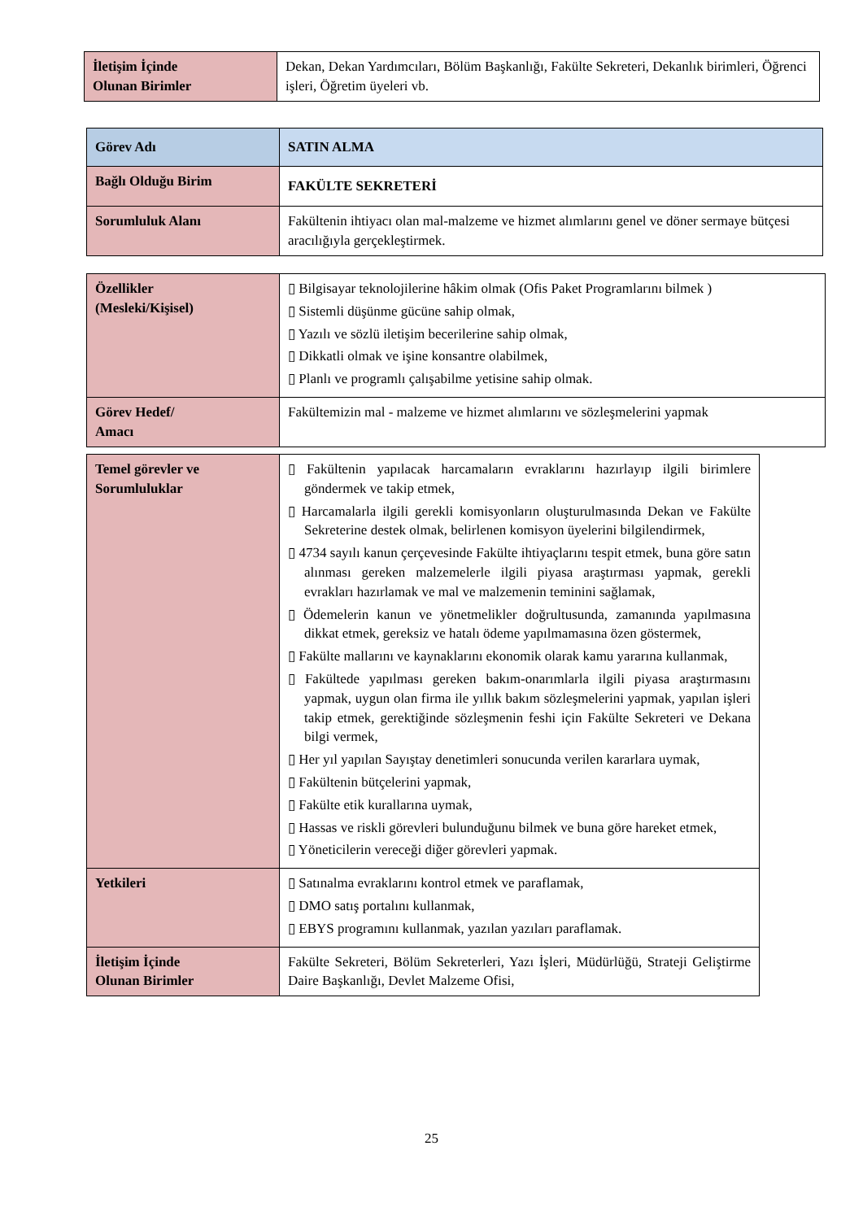| İletişim İçinde Olunan Birimler | Dekan, Dekan Yardımcıları, Bölüm Başkanlığı, Fakülte Sekreteri, Dekanlık birimleri, Öğrenci işleri, Öğretim üyeleri vb. |
| Görev Adı | SATIN ALMA |
| Bağlı Olduğu Birim | FAKÜLTE SEKRETERİ |
| Sorumluluk Alanı | Fakültenin ihtiyacı olan mal-malzeme ve hizmet alımlarını genel ve döner sermaye bütçesi aracılığıyla gerçekleştirmek. |
| Özellikler (Mesleki/Kişisel) | ▯ Bilgisayar teknolojilerine hâkim olmak (Ofis Paket Programlarını bilmek ) ▯ Sistemli düşünme gücüne sahip olmak, ▯ Yazılı ve sözlü iletişim becerilerine sahip olmak, ▯ Dikkatli olmak ve işine konsantre olabilmek, ▯ Planlı ve programlı çalışabilme yetisine sahip olmak. |
| Görev Hedef/ Amacı | Fakültemizin mal - malzeme ve hizmet alımlarını ve sözleşmelerini yapmak |
| Temel görevler ve Sorumluluklar | ▯ Fakültenin yapılacak harcamaların evraklarını hazırlayıp ilgili birimlere göndermek ve takip etmek, ▯ Harcamalarla ilgili gerekli komisyonların oluşturulmasında Dekan ve Fakülte Sekreterine destek olmak, belirlenen komisyon üyelerini bilgilendirmek, ▯ 4734 sayılı kanun çerçevesinde Fakülte ihtiyaçlarını tespit etmek, buna göre satın alınması gereken malzemelerle ilgili piyasa araştırması yapmak, gerekli evrakları hazırlamak ve mal ve malzemenin teminini sağlamak, ▯ Ödemelerin kanun ve yönetmelikler doğrultusunda, zamanında yapılmasına dikkat etmek, gereksiz ve hatalı ödeme yapılmamasına özen göstermek, ▯ Fakülte mallarını ve kaynaklarını ekonomik olarak kamu yararına kullanmak, ▯ Fakültede yapılması gereken bakım-onarımlarla ilgili piyasa araştırmasını yapmak, uygun olan firma ile yıllık bakım sözleşmelerini yapmak, yapılan işleri takip etmek, gerektiğinde sözleşmenin feshi için Fakülte Sekreteri ve Dekana bilgi vermek, ▯ Her yıl yapılan Sayıştay denetimleri sonucunda verilen kararlara uymak, ▯ Fakültenin bütçelerini yapmak, ▯ Fakülte etik kurallarına uymak, ▯ Hassas ve riskli görevleri bulunduğunu bilmek ve buna göre hareket etmek, ▯ Yöneticilerin vereceği diğer görevleri yapmak. |
| Yetkileri | ▯ Satınalma evraklarını kontrol etmek ve paraflamak, ▯ DMO satış portalını kullanmak, ▯ EBYS programını kullanmak, yazılan yazıları paraflamak. |
| İletişim İçinde Olunan Birimler | Fakülte Sekreteri, Bölüm Sekreterleri, Yazı İşleri, Müdürlüğü, Strateji Geliştirme Daire Başkanlığı, Devlet Malzeme Ofisi, |
25